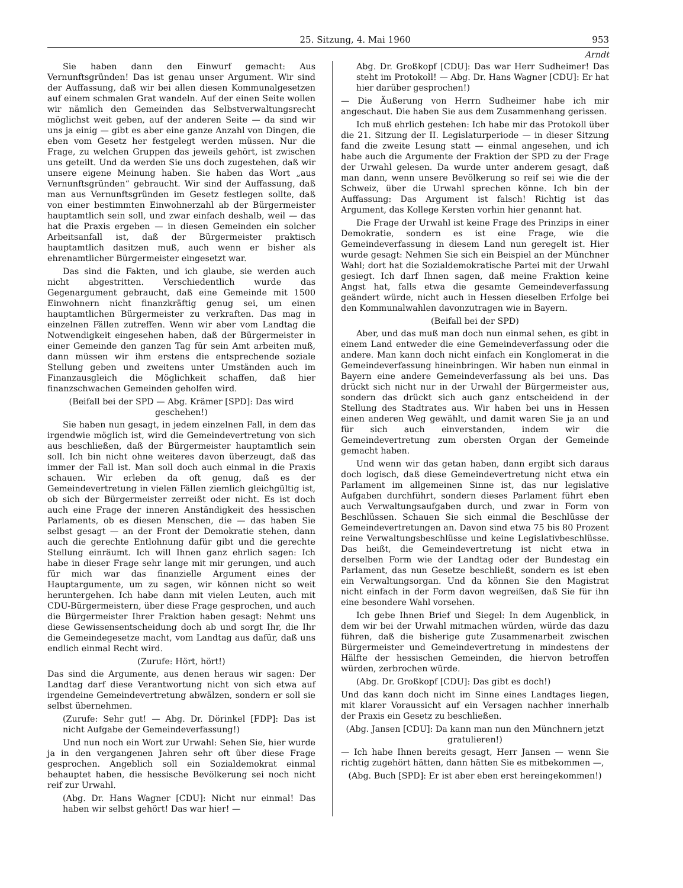25. Sitzung, 4. Mai 1960 953
Arndt
Sie haben dann den Einwurf gemacht: Aus Vernunftsgründen! Das ist genau unser Argument. Wir sind der Auffassung, daß wir bei allen diesen Kommunalgesetzen auf einem schmalen Grat wandeln. Auf der einen Seite wollen wir nämlich den Gemeinden das Selbstverwaltungsrecht möglichst weit geben, auf der anderen Seite — da sind wir uns ja einig — gibt es aber eine ganze Anzahl von Dingen, die eben vom Gesetz her festgelegt werden müssen. Nur die Frage, zu welchen Gruppen das jeweils gehört, ist zwischen uns geteilt. Und da werden Sie uns doch zugestehen, daß wir unsere eigene Meinung haben. Sie haben das Wort „aus Vernunftsgründen“ gebraucht. Wir sind der Auffassung, daß man aus Vernunftsgründen im Gesetz festlegen sollte, daß von einer bestimmten Einwohnerzahl ab der Bürgermeister hauptamtlich sein soll, und zwar einfach deshalb, weil — das hat die Praxis ergeben — in diesen Gemeinden ein solcher Arbeitsanfall ist, daß der Bürgermeister praktisch hauptamtlich dasitzen muß, auch wenn er bisher als ehrenamtlicher Bürgermeister eingesetzt war.
Das sind die Fakten, und ich glaube, sie werden auch nicht abgestritten. Verschiedentlich wurde das Gegenargument gebraucht, daß eine Gemeinde mit 1500 Einwohnern nicht finanzkräftig genug sei, um einen hauptamtlichen Bürgermeister zu verkraften. Das mag in einzelnen Fällen zutreffen. Wenn wir aber vom Landtag die Notwendigkeit eingesehen haben, daß der Bürgermeister in einer Gemeinde den ganzen Tag für sein Amt arbeiten muß, dann müssen wir ihm erstens die entsprechende soziale Stellung geben und zweitens unter Umständen auch im Finanzausgleich die Möglichkeit schaffen, daß hier finanzschwachen Gemeinden geholfen wird.
(Beifall bei der SPD — Abg. Krämer [SPD]: Das wird geschehen!)
Sie haben nun gesagt, in jedem einzelnen Fall, in dem das irgendwie möglich ist, wird die Gemeindevertretung von sich aus beschließen, daß der Bürgermeister hauptamtlich sein soll. Ich bin nicht ohne weiteres davon überzeugt, daß das immer der Fall ist. Man soll doch auch einmal in die Praxis schauen. Wir erleben da oft genug, daß es der Gemeindevertretung in vielen Fällen ziemlich gleichgültig ist, ob sich der Bürgermeister zerreißt oder nicht. Es ist doch auch eine Frage der inneren Anständigkeit des hessischen Parlaments, ob es diesen Menschen, die — das haben Sie selbst gesagt — an der Front der Demokratie stehen, dann auch die gerechte Entlohnung dafür gibt und die gerechte Stellung einräumt. Ich will Ihnen ganz ehrlich sagen: Ich habe in dieser Frage sehr lange mit mir gerungen, und auch für mich war das finanzielle Argument eines der Hauptargumente, um zu sagen, wir können nicht so weit heruntergehen. Ich habe dann mit vielen Leuten, auch mit CDU-Bürgermeistern, über diese Frage gesprochen, und auch die Bürgermeister Ihrer Fraktion haben gesagt: Nehmt uns diese Gewissensentscheidung doch ab und sorgt Ihr, die Ihr die Gemeindegesetze macht, vom Landtag aus dafür, daß uns endlich einmal Recht wird.
(Zurufe: Hört, hört!)
Das sind die Argumente, aus denen heraus wir sagen: Der Landtag darf diese Verantwortung nicht von sich etwa auf irgendeine Gemeindevertretung abwälzen, sondern er soll sie selbst übernehmen.
(Zurufe: Sehr gut! — Abg. Dr. Dörinkel [FDP]: Das ist nicht Aufgabe der Gemeindeverfassung!)
Und nun noch ein Wort zur Urwahl: Sehen Sie, hier wurde ja in den vergangenen Jahren sehr oft über diese Frage gesprochen. Angeblich soll ein Sozialdemokrat einmal behauptet haben, die hessische Bevölkerung sei noch nicht reif zur Urwahl.
(Abg. Dr. Hans Wagner [CDU]: Nicht nur einmal! Das haben wir selbst gehört! Das war hier! —
Abg. Dr. Großkopf [CDU]: Das war Herr Sudheimer! Das steht im Protokoll! — Abg. Dr. Hans Wagner [CDU]: Er hat hier darüber gesprochen!)
— Die Äußerung von Herrn Sudheimer habe ich mir angeschaut. Die haben Sie aus dem Zusammenhang gerissen.
Ich muß ehrlich gestehen: Ich habe mir das Protokoll über die 21. Sitzung der II. Legislaturperiode — in dieser Sitzung fand die zweite Lesung statt — einmal angesehen, und ich habe auch die Argumente der Fraktion der SPD zu der Frage der Urwahl gelesen. Da wurde unter anderem gesagt, daß man dann, wenn unsere Bevölkerung so reif sei wie die der Schweiz, über die Urwahl sprechen könne. Ich bin der Auffassung: Das Argument ist falsch! Richtig ist das Argument, das Kollege Kersten vorhin hier genannt hat.
Die Frage der Urwahl ist keine Frage des Prinzips in einer Demokratie, sondern es ist eine Frage, wie die Gemeindeverfassung in diesem Land nun geregelt ist. Hier wurde gesagt: Nehmen Sie sich ein Beispiel an der Münchner Wahl; dort hat die Sozialdemokratische Partei mit der Urwahl gesiegt. Ich darf Ihnen sagen, daß meine Fraktion keine Angst hat, falls etwa die gesamte Gemeindeverfassung geändert würde, nicht auch in Hessen dieselben Erfolge bei den Kommunalwahlen davonzutragen wie in Bayern.
(Beifall bei der SPD)
Aber, und das muß man doch nun einmal sehen, es gibt in einem Land entweder die eine Gemeindeverfassung oder die andere. Man kann doch nicht einfach ein Konglomerat in die Gemeindeverfassung hineinbringen. Wir haben nun einmal in Bayern eine andere Gemeindeverfassung als bei uns. Das drückt sich nicht nur in der Urwahl der Bürgermeister aus, sondern das drückt sich auch ganz entscheidend in der Stellung des Stadtrates aus. Wir haben bei uns in Hessen einen anderen Weg gewählt, und damit waren Sie ja an und für sich auch einverstanden, indem wir die Gemeindevertretung zum obersten Organ der Gemeinde gemacht haben.
Und wenn wir das getan haben, dann ergibt sich daraus doch logisch, daß diese Gemeindevertretung nicht etwa ein Parlament im allgemeinen Sinne ist, das nur legislative Aufgaben durchführt, sondern dieses Parlament führt eben auch Verwaltungsaufgaben durch, und zwar in Form von Beschlüssen. Schauen Sie sich einmal die Beschlüsse der Gemeindevertretungen an. Davon sind etwa 75 bis 80 Prozent reine Verwaltungsbeschlüsse und keine Legislativbeschlüsse. Das heißt, die Gemeindevertretung ist nicht etwa in derselben Form wie der Landtag oder der Bundestag ein Parlament, das nun Gesetze beschließt, sondern es ist eben ein Verwaltungsorgan. Und da können Sie den Magistrat nicht einfach in der Form davon wegreißen, daß Sie für ihn eine besondere Wahl vorsehen.
Ich gebe Ihnen Brief und Siegel: In dem Augenblick, in dem wir bei der Urwahl mitmachen würden, würde das dazu führen, daß die bisherige gute Zusammenarbeit zwischen Bürgermeister und Gemeindevertretung in mindestens der Hälfte der hessischen Gemeinden, die hiervon betroffen würden, zerbrochen würde.
(Abg. Dr. Großkopf [CDU]: Das gibt es doch!)
Und das kann doch nicht im Sinne eines Landtages liegen, mit klarer Voraussicht auf ein Versagen nachher innerhalb der Praxis ein Gesetz zu beschließen.
(Abg. Jansen [CDU]: Da kann man nun den Münchnern jetzt gratulieren!)
— Ich habe Ihnen bereits gesagt, Herr Jansen — wenn Sie richtig zugehört hätten, dann hätten Sie es mitbekommen —,
(Abg. Buch [SPD]: Er ist aber eben erst hereingekommen!)